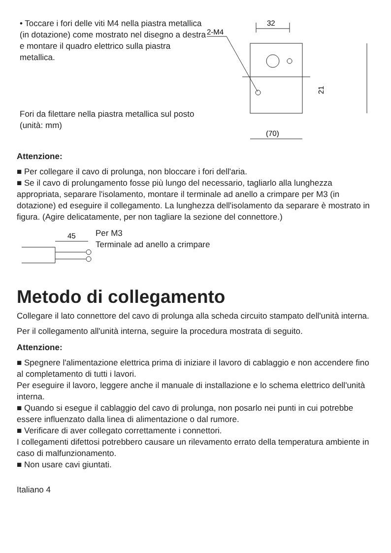• Toccare i fori delle viti M4 nella piastra metallica (in dotazione) come mostrato nel disegno a destra e montare il quadro elettrico sulla piastra metallica.
Fori da filettare nella piastra metallica sul posto (unità: mm)
32
2-M4
21
(70)
Attenzione:
■ Per collegare il cavo di prolunga, non bloccare i fori dell'aria.
■ Se il cavo di prolungamento fosse più lungo del necessario, tagliarlo alla lunghezza appropriata, separare l'isolamento, montare il terminale ad anello a crimpare per M3 (in dotazione) ed eseguire il collegamento. La lunghezza dell'isolamento da separare è mostrato in figura. (Agire delicatamente, per non tagliare la sezione del connettore.)
45
Per M3
Terminale ad anello a crimpare
Metodo di collegamento
Collegare il lato connettore del cavo di prolunga alla scheda circuito stampato dell'unità interna.
Per il collegamento all'unità interna, seguire la procedura mostrata di seguito.
Attenzione:
■ Spegnere l'alimentazione elettrica prima di iniziare il lavoro di cablaggio e non accendere fino al completamento di tutti i lavori.
Per eseguire il lavoro, leggere anche il manuale di installazione e lo schema elettrico dell'unità interna.
■ Quando si esegue il cablaggio del cavo di prolunga, non posarlo nei punti in cui potrebbe essere influenzato dalla linea di alimentazione o dal rumore.
■ Verificare di aver collegato correttamente i connettori.
I collegamenti difettosi potrebbero causare un rilevamento errato della temperatura ambiente in caso di malfunzionamento.
■ Non usare cavi giuntati.
Italiano 4